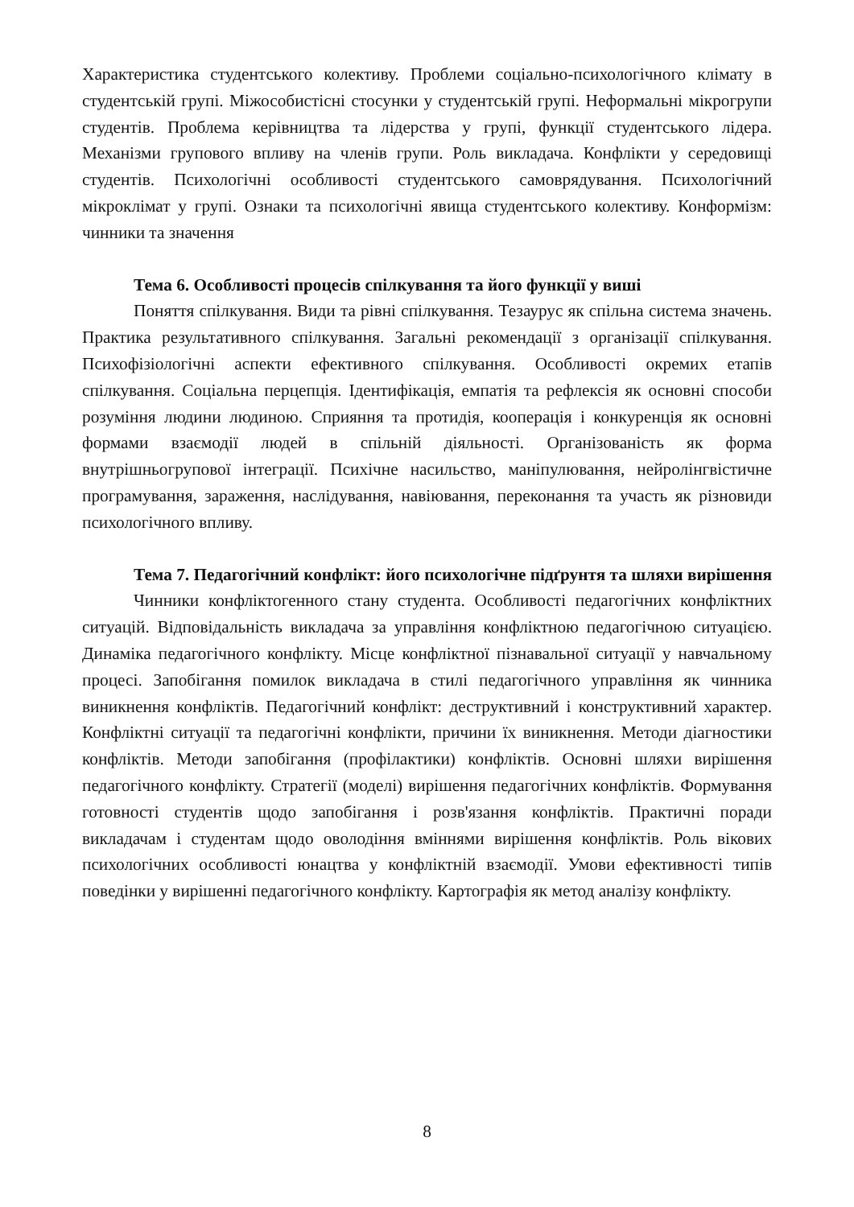Характеристика студентського колективу. Проблеми соціально-психологічного клімату в студентській групі. Міжособистісні стосунки у студентській групі. Неформальні мікрогрупи студентів. Проблема керівництва та лідерства у групі, функції студентського лідера. Механізми групового впливу на членів групи. Роль викладача. Конфлікти у середовищі студентів. Психологічні особливості студентського самоврядування. Психологічний мікроклімат у групі. Ознаки та психологічні явища студентського колективу. Конформізм: чинники та значення
Тема 6. Особливості процесів спілкування та його функції у виші
Поняття спілкування. Види та рівні спілкування. Тезаурус як спільна система значень. Практика результативного спілкування. Загальні рекомендації з організації спілкування. Психофізіологічні аспекти ефективного спілкування. Особливості окремих етапів спілкування. Соціальна перцепція. Ідентифікація, емпатія та рефлексія як основні способи розуміння людини людиною. Сприяння та протидія, кооперація і конкуренція як основні формами взаємодії людей в спільній діяльності. Організованість як форма внутрішньогрупової інтеграції. Психічне насильство, маніпулювання, нейролінгвістичне програмування, зараження, наслідування, навіювання, переконання та участь як різновиди психологічного впливу.
Тема 7. Педагогічний конфлікт: його психологічне підґрунтя та шляхи вирішення
Чинники конфліктогенного стану студента. Особливості педагогічних конфліктних ситуацій. Відповідальність викладача за управління конфліктною педагогічною ситуацією. Динаміка педагогічного конфлікту. Місце конфліктної пізнавальної ситуації у навчальному процесі. Запобігання помилок викладача в стилі педагогічного управління як чинника виникнення конфліктів. Педагогічний конфлікт: деструктивний і конструктивний характер. Конфліктні ситуації та педагогічні конфлікти, причини їх виникнення. Методи діагностики конфліктів. Методи запобігання (профілактики) конфліктів. Основні шляхи вирішення педагогічного конфлікту. Стратегії (моделі) вирішення педагогічних конфліктів. Формування готовності студентів щодо запобігання і розв'язання конфліктів. Практичні поради викладачам і студентам щодо оволодіння вміннями вирішення конфліктів. Роль вікових психологічних особливості юнацтва у конфліктній взаємодії. Умови ефективності типів поведінки у вирішенні педагогічного конфлікту. Картографія як метод аналізу конфлікту.
8